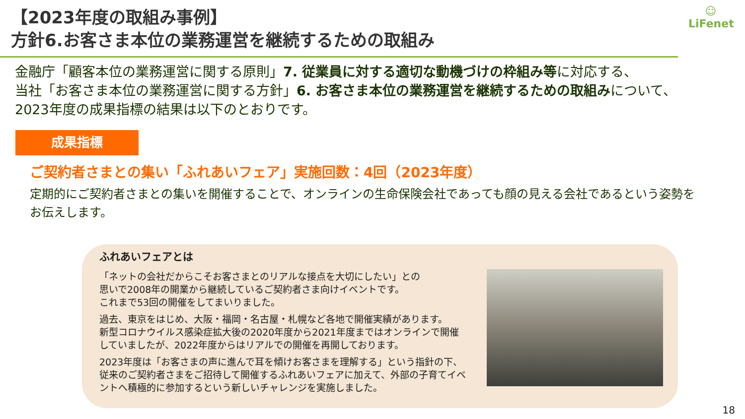【2023年度の取組み事例】
方針6.お客さま本位の業務運営を継続するための取組み
☺
LiFenet
金融庁「顧客本位の業務運営に関する原則」7. 従業員に対する適切な動機づけの枠組み等に対応する、
当社「お客さま本位の業務運営に関する方針」6. お客さま本位の業務運営を継続するための取組みについて、
2023年度の成果指標の結果は以下のとおりです。
成果指標
ご契約者さまとの集い「ふれあいフェア」実施回数：4回（2023年度）
定期的にご契約者さまとの集いを開催することで、オンラインの生命保険会社であっても顔の見える会社であるという姿勢を
お伝えします。
ふれあいフェアとは
「ネットの会社だからこそお客さまとのリアルな接点を大切にしたい」との
思いで2008年の開業から継続しているご契約者さま向けイベントです。
これまで53回の開催をしてまいりました。
過去、東京をはじめ、大阪・福岡・名古屋・札幌など各地で開催実績があります。
新型コロナウイルス感染症拡大後の2020年度から2021年度まではオンラインで開催していましたが、2022年度からはリアルでの開催を再開しております。
2023年度は「お客さまの声に進んで耳を傾けお客さまを理解する」という指針の下、従来のご契約者さまをご招待して開催するふれあいフェアに加えて、外部の子育てイベントへ積極的に参加するという新しいチャレンジを実施しました。
18